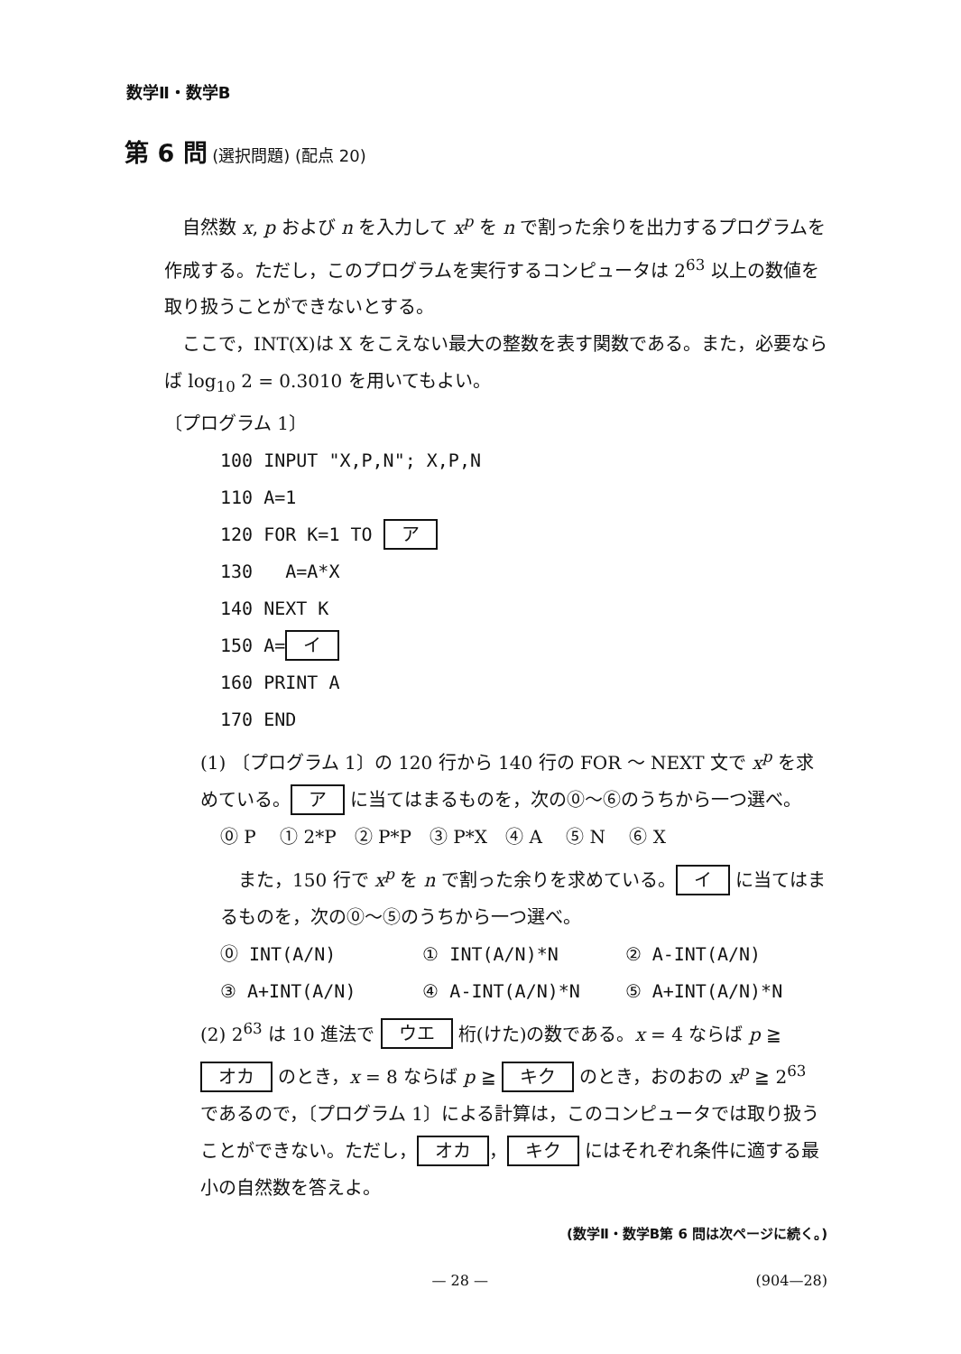数学Ⅱ・数学B
第 6 問 (選択問題) (配点 20)
　自然数 x, p および n を入力して x<sup>p</sup> を n で割った余りを出力するプログラムを作成する。ただし，このプログラムを実行するコンピュータは 2<sup>63</sup> 以上の数値を取り扱うことができないとする。
　ここで，INT(X)は X をこえない最大の整数を表す関数である。また，必要ならば log<sub>10</sub> 2 = 0.3010 を用いてもよい。
〔プログラム 1〕
100 INPUT "X,P,N"; X,P,N
110 A=1
120 FOR K=1 TO ア
130 A=A*X
140 NEXT K
150 A= イ
160 PRINT A
170 END
(1) 〔プログラム 1〕の 120 行から 140 行の FOR ～ NEXT 文で x<sup>p</sup> を求めている。 ア に当てはまるものを，次の⓪～⑥のうちから一つ選べ。
⓪ P　 ① 2*P　② P*P　③ P*X　④ A　 ⑤ N　 ⑥ X
　また，150 行で x<sup>p</sup> を n で割った余りを求めている。 イ に当てはまるものを，次の⓪～⑤のうちから一つ選べ。
⓪ INT(A/N) ① INT(A/N)*N ② A-INT(A/N)
③ A+INT(A/N) ④ A-INT(A/N)*N ⑤ A+INT(A/N)*N
(2) 2<sup>63</sup> は 10 進法で ウエ 桁(けた)の数である。x = 4 ならば p ≧ オカ のとき，x = 8 ならば p ≧ キク のとき，おのおの x<sup>p</sup> ≧ 2<sup>63</sup> であるので，〔プログラム 1〕による計算は，このコンピュータでは取り扱うことができない。ただし， オカ ， キク にはそれぞれ条件に適する最小の自然数を答えよ。
(数学Ⅱ・数学B第 6 問は次ページに続く。)
— 28 — (904—28)